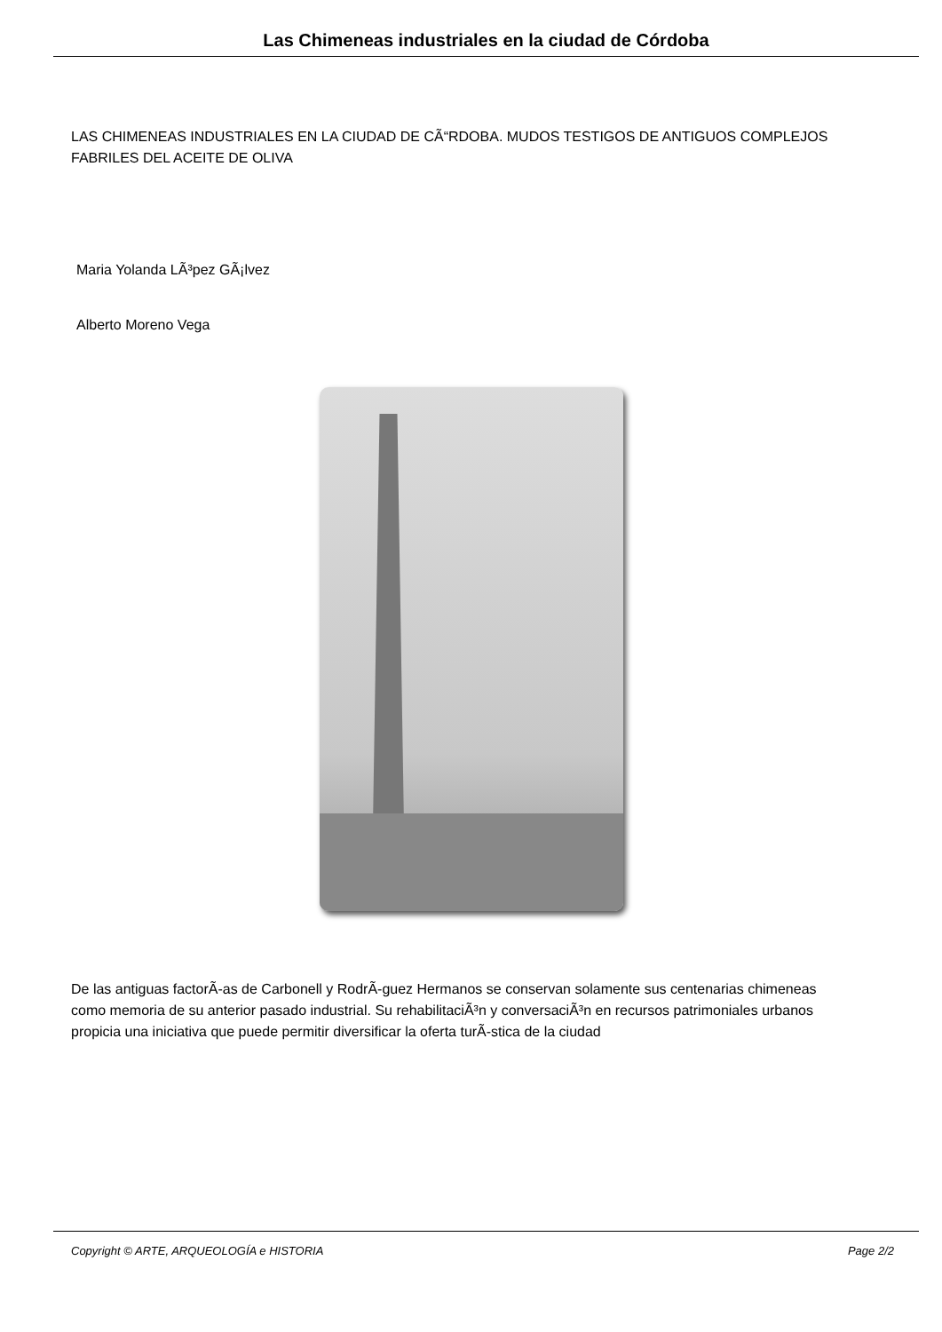Las Chimeneas industriales en la ciudad de Córdoba
LAS CHIMENEAS INDUSTRIALES EN LA CIUDAD DE CÃ“RDOBA. MUDOS TESTIGOS DE ANTIGUOS COMPLEJOS FABRILES DEL ACEITE DE OLIVA
Maria Yolanda LÃ³pez GÃ¡lvez
Alberto Moreno Vega
De las antiguas factorÃ-as de Carbonell y RodrÃ-guez Hermanos se conservan solamente sus centenarias chimeneas como memoria de su anterior pasado industrial. Su rehabilitaciÃ³n y conversaciÃ³n en recursos patrimoniales urbanos propicia una iniciativa que puede permitir diversificar la oferta turÃ-stica de la ciudad
Copyright © ARTE, ARQUEOLOGÍA e HISTORIA Page 2/2